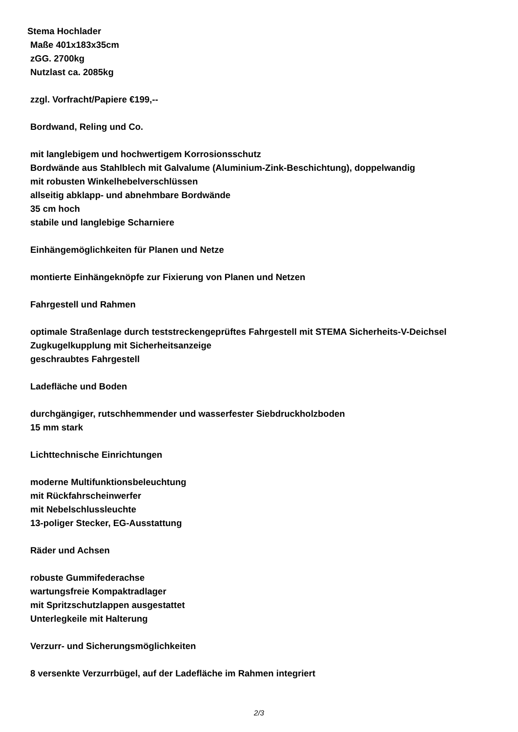Stema Hochlader
Maße 401x183x35cm
zGG. 2700kg
Nutzlast ca. 2085kg
zzgl. Vorfracht/Papiere €199,--
Bordwand, Reling und Co.
mit langlebigem und hochwertigem Korrosionsschutz
Bordwände aus Stahlblech mit Galvalume (Aluminium-Zink-Beschichtung), doppelwandig
mit robusten Winkelhebelverschlüssen
allseitig abklapp- und abnehmbare Bordwände
35 cm hoch
stabile und langlebige Scharniere
Einhängemöglichkeiten für Planen und Netze
montierte Einhängeknöpfe zur Fixierung von Planen und Netzen
Fahrgestell und Rahmen
optimale Straßenlage durch teststreckengeprüftes Fahrgestell mit STEMA Sicherheits-V-Deichsel
Zugkugelkupplung mit Sicherheitsanzeige
geschraubtes Fahrgestell
Ladefläche und Boden
durchgängiger, rutschhemmender und wasserfester Siebdruckholzboden
15 mm stark
Lichttechnische Einrichtungen
moderne Multifunktionsbeleuchtung
mit Rückfahrscheinwerfer
mit Nebelschlussleuchte
13-poliger Stecker, EG-Ausstattung
Räder und Achsen
robuste Gummifederachse
wartungsfreie Kompaktradlager
mit Spritzschutzlappen ausgestattet
Unterlegkeile mit Halterung
Verzurr- und Sicherungsmöglichkeiten
8 versenkte Verzurrbügel, auf der Ladefläche im Rahmen integriert
2/3